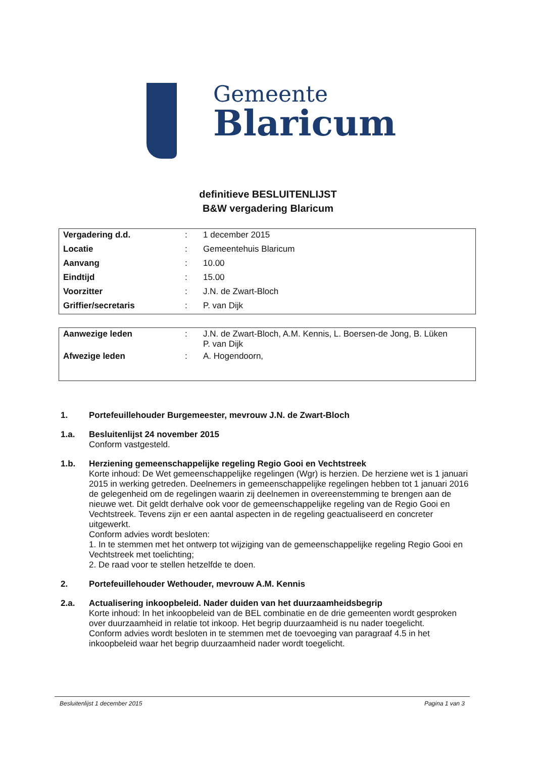Gemeente
Blaricum
definitieve BESLUITENLIJST
B&W vergadering Blaricum
| Vergadering d.d. | : | 1 december 2015 |
| Locatie | : | Gemeentehuis Blaricum |
| Aanvang | : | 10.00 |
| Eindtijd | : | 15.00 |
| Voorzitter | : | J.N. de Zwart-Bloch |
| Griffier/secretaris | : | P. van Dijk |
| Aanwezige leden | : | J.N. de Zwart-Bloch, A.M. Kennis, L. Boersen-de Jong, B. Lüken P. van Dijk |
| Afwezige leden | : | A. Hogendoorn, |
1. Portefeuillehouder Burgemeester, mevrouw J.N. de Zwart-Bloch
1.a. Besluitenlijst 24 november 2015
Conform vastgesteld.
1.b. Herziening gemeenschappelijke regeling Regio Gooi en Vechtstreek
Korte inhoud: De Wet gemeenschappelijke regelingen (Wgr) is herzien. De herziene wet is 1 januari 2015 in werking getreden. Deelnemers in gemeenschappelijke regelingen hebben tot 1 januari 2016 de gelegenheid om de regelingen waarin zij deelnemen in overeenstemming te brengen aan de nieuwe wet. Dit geldt derhalve ook voor de gemeenschappelijke regeling van de Regio Gooi en Vechtstreek. Tevens zijn er een aantal aspecten in de regeling geactualiseerd en concreter uitgewerkt.
Conform advies wordt besloten:
1. In te stemmen met het ontwerp tot wijziging van de gemeenschappelijke regeling Regio Gooi en Vechtstreek met toelichting;
2. De raad voor te stellen hetzelfde te doen.
2. Portefeuillehouder Wethouder, mevrouw A.M. Kennis
2.a. Actualisering inkoopbeleid. Nader duiden van het duurzaamheidsbegrip
Korte inhoud: In het inkoopbeleid van de BEL combinatie en de drie gemeenten wordt gesproken over duurzaamheid in relatie tot inkoop. Het begrip duurzaamheid is nu nader toegelicht.
Conform advies wordt besloten in te stemmen met de toevoeging van paragraaf 4.5 in het inkoopbeleid waar het begrip duurzaamheid nader wordt toegelicht.
Besluitenlijst 1 december 2015 Pagina 1 van 3